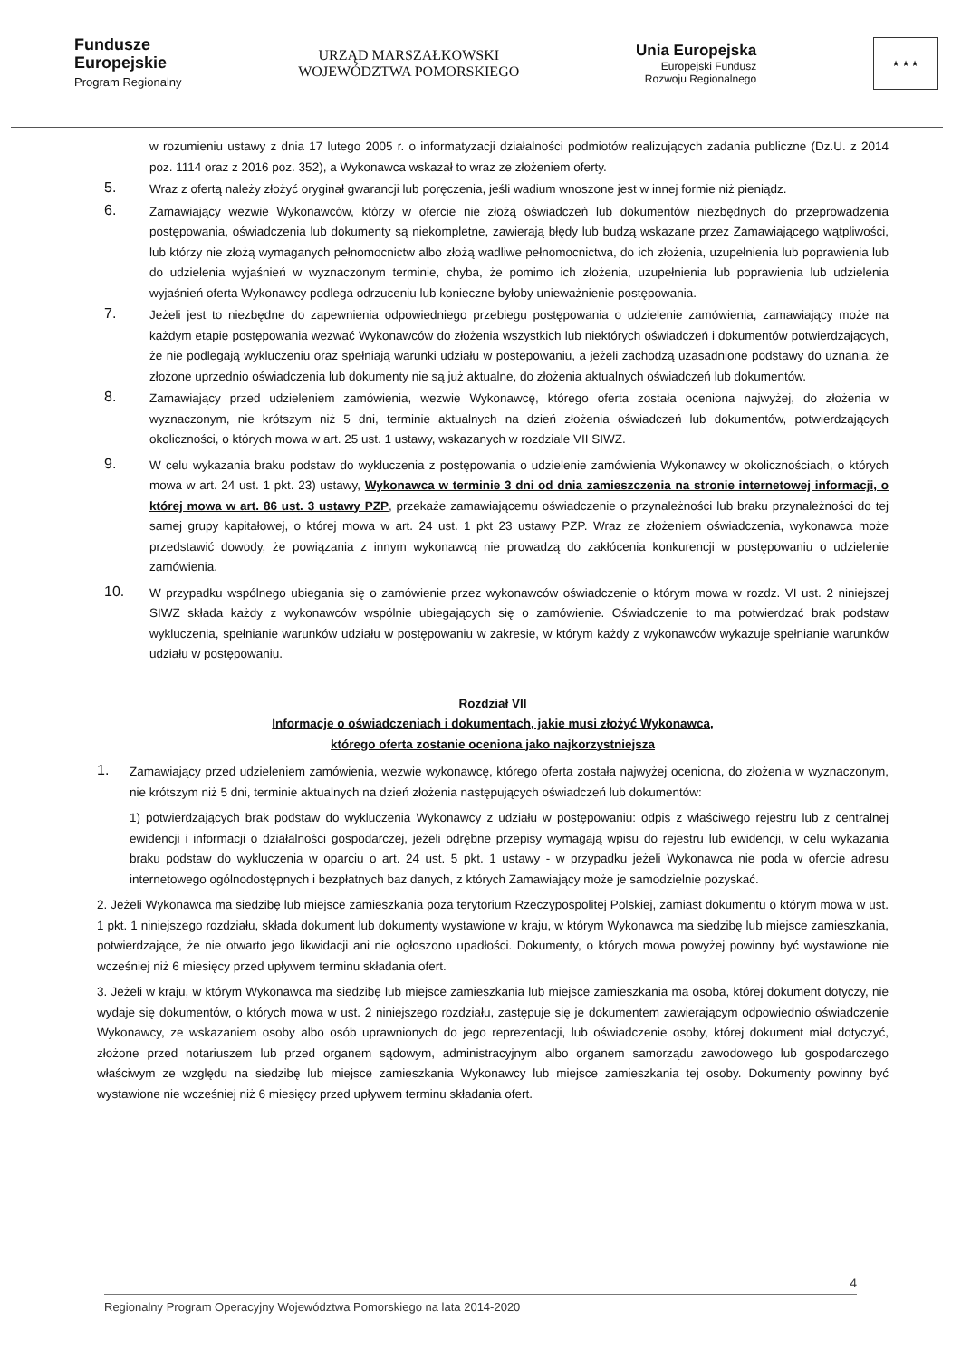Fundusze
Europejskie
Program Regionalny
URZĄD MARSZAŁKOWSKI
WOJEWÓDZTWA POMORSKIEGO
Unia Europejska
Europejski Fundusz
Rozwoju Regionalnego
★ ★ ★
w rozumieniu ustawy z dnia 17 lutego 2005 r. o informatyzacji działalności podmiotów realizujących zadania publiczne (Dz.U. z 2014 poz. 1114 oraz z 2016 poz. 352), a Wykonawca wskazał to wraz ze złożeniem oferty.
5.
Wraz z ofertą należy złożyć oryginał gwarancji lub poręczenia, jeśli wadium wnoszone jest w innej formie niż pieniądz.
6.
Zamawiający wezwie Wykonawców, którzy w ofercie nie złożą oświadczeń lub dokumentów niezbędnych do przeprowadzenia postępowania, oświadczenia lub dokumenty są niekompletne, zawierają błędy lub budzą wskazane przez Zamawiającego wątpliwości, lub którzy nie złożą wymaganych pełnomocnictw albo złożą wadliwe pełnomocnictwa, do ich złożenia, uzupełnienia lub poprawienia lub do udzielenia wyjaśnień w wyznaczonym terminie, chyba, że pomimo ich złożenia, uzupełnienia lub poprawienia lub udzielenia wyjaśnień oferta Wykonawcy podlega odrzuceniu lub konieczne byłoby unieważnienie postępowania.
7.
Jeżeli jest to niezbędne do zapewnienia odpowiedniego przebiegu postępowania o udzielenie zamówienia, zamawiający może na każdym etapie postępowania wezwać Wykonawców do złożenia wszystkich lub niektórych oświadczeń i dokumentów potwierdzających, że nie podlegają wykluczeniu oraz spełniają warunki udziału w postepowaniu, a jeżeli zachodzą uzasadnione podstawy do uznania, że złożone uprzednio oświadczenia lub dokumenty nie są już aktualne, do złożenia aktualnych oświadczeń lub dokumentów.
8.
Zamawiający przed udzieleniem zamówienia, wezwie Wykonawcę, którego oferta została oceniona najwyżej, do złożenia w wyznaczonym, nie krótszym niż 5 dni, terminie aktualnych na dzień złożenia oświadczeń lub dokumentów, potwierdzających okoliczności, o których mowa w art. 25 ust. 1 ustawy, wskazanych w rozdziale VII SIWZ.
9.
W celu wykazania braku podstaw do wykluczenia z postępowania o udzielenie zamówienia Wykonawcy w okolicznościach, o których mowa w art. 24 ust. 1 pkt. 23) ustawy, Wykonawca w terminie 3 dni od dnia zamieszczenia na stronie internetowej informacji, o której mowa w art. 86 ust. 3 ustawy PZP, przekaże zamawiającemu oświadczenie o przynależności lub braku przynależności do tej samej grupy kapitałowej, o której mowa w art. 24 ust. 1 pkt 23 ustawy PZP. Wraz ze złożeniem oświadczenia, wykonawca może przedstawić dowody, że powiązania z innym wykonawcą nie prowadzą do zakłócenia konkurencji w postępowaniu o udzielenie zamówienia.
10.
W przypadku wspólnego ubiegania się o zamówienie przez wykonawców oświadczenie o którym mowa w rozdz. VI ust. 2 niniejszej SIWZ składa każdy z wykonawców wspólnie ubiegających się o zamówienie. Oświadczenie to ma potwierdzać brak podstaw wykluczenia, spełnianie warunków udziału w postępowaniu w zakresie, w którym każdy z wykonawców wykazuje spełnianie warunków udziału w postępowaniu.
Rozdział VII
Informacje o oświadczeniach i dokumentach, jakie musi złożyć Wykonawca,
którego oferta zostanie oceniona jako najkorzystniejsza
1.
Zamawiający przed udzieleniem zamówienia, wezwie wykonawcę, którego oferta została najwyżej oceniona, do złożenia w wyznaczonym, nie krótszym niż 5 dni, terminie aktualnych na dzień złożenia następujących oświadczeń lub dokumentów:
1) potwierdzających brak podstaw do wykluczenia Wykonawcy z udziału w postępowaniu: odpis z właściwego rejestru lub z centralnej ewidencji i informacji o działalności gospodarczej, jeżeli odrębne przepisy wymagają wpisu do rejestru lub ewidencji, w celu wykazania braku podstaw do wykluczenia w oparciu o art. 24 ust. 5 pkt. 1 ustawy - w przypadku jeżeli Wykonawca nie poda w ofercie adresu internetowego ogólnodostępnych i bezpłatnych baz danych, z których Zamawiający może je samodzielnie pozyskać.
2. Jeżeli Wykonawca ma siedzibę lub miejsce zamieszkania poza terytorium Rzeczypospolitej Polskiej, zamiast dokumentu o którym mowa w ust. 1 pkt. 1 niniejszego rozdziału, składa dokument lub dokumenty wystawione w kraju, w którym Wykonawca ma siedzibę lub miejsce zamieszkania, potwierdzające, że nie otwarto jego likwidacji ani nie ogłoszono upadłości. Dokumenty, o których mowa powyżej powinny być wystawione nie wcześniej niż 6 miesięcy przed upływem terminu składania ofert.
3. Jeżeli w kraju, w którym Wykonawca ma siedzibę lub miejsce zamieszkania lub miejsce zamieszkania ma osoba, której dokument dotyczy, nie wydaje się dokumentów, o których mowa w ust. 2 niniejszego rozdziału, zastępuje się je dokumentem zawierającym odpowiednio oświadczenie Wykonawcy, ze wskazaniem osoby albo osób uprawnionych do jego reprezentacji, lub oświadczenie osoby, której dokument miał dotyczyć, złożone przed notariuszem lub przed organem sądowym, administracyjnym albo organem samorządu zawodowego lub gospodarczego właściwym ze względu na siedzibę lub miejsce zamieszkania Wykonawcy lub miejsce zamieszkania tej osoby. Dokumenty powinny być wystawione nie wcześniej niż 6 miesięcy przed upływem terminu składania ofert.
4
Regionalny Program Operacyjny Województwa Pomorskiego na lata 2014-2020